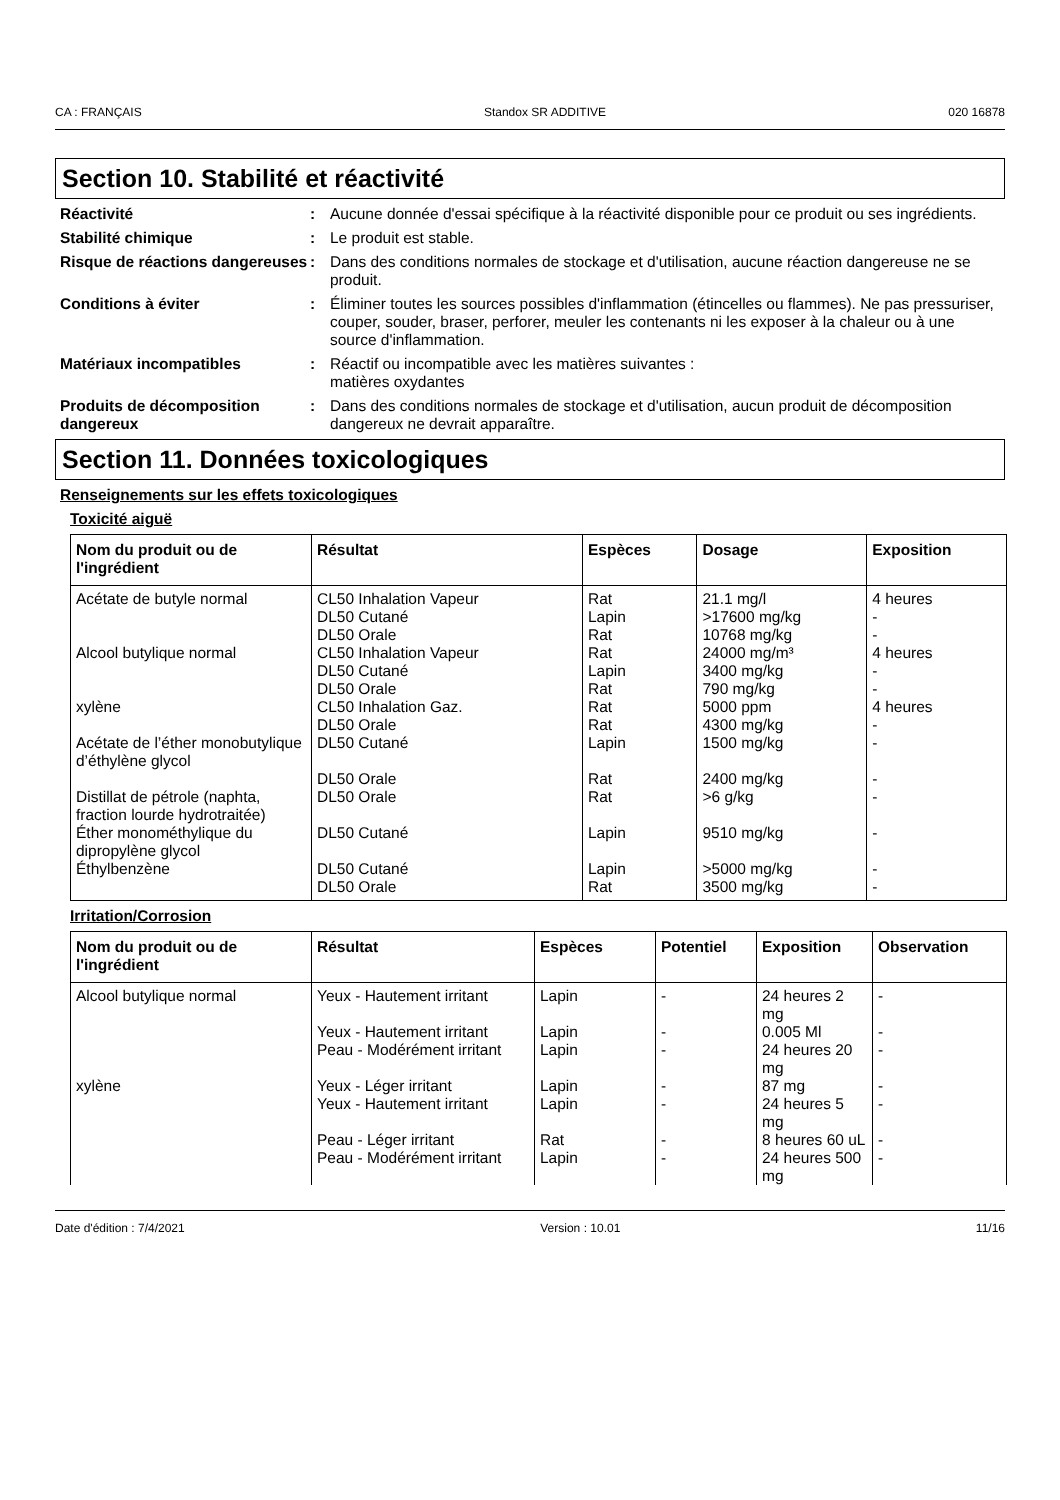CA : FRANÇAIS Standox SR ADDITIVE 020 16878
Section 10. Stabilité et réactivité
Réactivité : Aucune donnée d'essai spécifique à la réactivité disponible pour ce produit ou ses ingrédients.
Stabilité chimique : Le produit est stable.
Risque de réactions dangereuses
: Dans des conditions normales de stockage et d'utilisation, aucune réaction dangereuse ne se produit.
Conditions à éviter : Éliminer toutes les sources possibles d'inflammation (étincelles ou flammes). Ne pas pressuriser, couper, souder, braser, perforer, meuler les contenants ni les exposer à la chaleur ou à une source d'inflammation.
Matériaux incompatibles : Réactif ou incompatible avec les matières suivantes :
matières oxydantes
Produits de décomposition dangereux
: Dans des conditions normales de stockage et d'utilisation, aucun produit de décomposition dangereux ne devrait apparaître.
Section 11. Données toxicologiques
Renseignements sur les effets toxicologiques
Toxicité aiguë
| Nom du produit ou de l'ingrédient | Résultat | Espèces | Dosage | Exposition |
| --- | --- | --- | --- | --- |
| Acétate de butyle normal | CL50 Inhalation Vapeur | Rat | 21.1 mg/l | 4 heures |
| | DL50 Cutané | Lapin | >17600 mg/kg | - |
| | DL50 Orale | Rat | 10768 mg/kg | - |
| Alcool butylique normal | CL50 Inhalation Vapeur | Rat | 24000 mg/m³ | 4 heures |
| | DL50 Cutané | Lapin | 3400 mg/kg | - |
| | DL50 Orale | Rat | 790 mg/kg | - |
| xylène | CL50 Inhalation Gaz. | Rat | 5000 ppm | 4 heures |
| | DL50 Orale | Rat | 4300 mg/kg | - |
| Acétate de l’éther monobutylique d’éthylène glycol | DL50 Cutané | Lapin | 1500 mg/kg | - |
| | DL50 Orale | Rat | 2400 mg/kg | - |
| Distillat de pétrole (naphta, fraction lourde hydrotraitée) | DL50 Orale | Rat | >6 g/kg | - |
| Éther monométhylique du dipropylène glycol | DL50 Cutané | Lapin | 9510 mg/kg | - |
| Éthylbenzène | DL50 Cutané | Lapin | >5000 mg/kg | - |
| | DL50 Orale | Rat | 3500 mg/kg | - |
Irritation/Corrosion
| Nom du produit ou de l'ingrédient | Résultat | Espèces | Potentiel | Exposition | Observation |
| --- | --- | --- | --- | --- | --- |
| Alcool butylique normal | Yeux - Hautement irritant | Lapin | - | 24 heures 2 mg | - |
| | Yeux - Hautement irritant | Lapin | - | 0.005 Ml | - |
| | Peau - Modérément irritant | Lapin | - | 24 heures 20 mg | - |
| xylène | Yeux - Léger irritant | Lapin | - | 87 mg | - |
| | Yeux - Hautement irritant | Lapin | - | 24 heures 5 mg | - |
| | Peau - Léger irritant | Rat | - | 8 heures 60 uL | - |
| | Peau - Modérément irritant | Lapin | - | 24 heures 500 mg | - |
Date d'édition : 7/4/2021 Version : 10.01 11/16